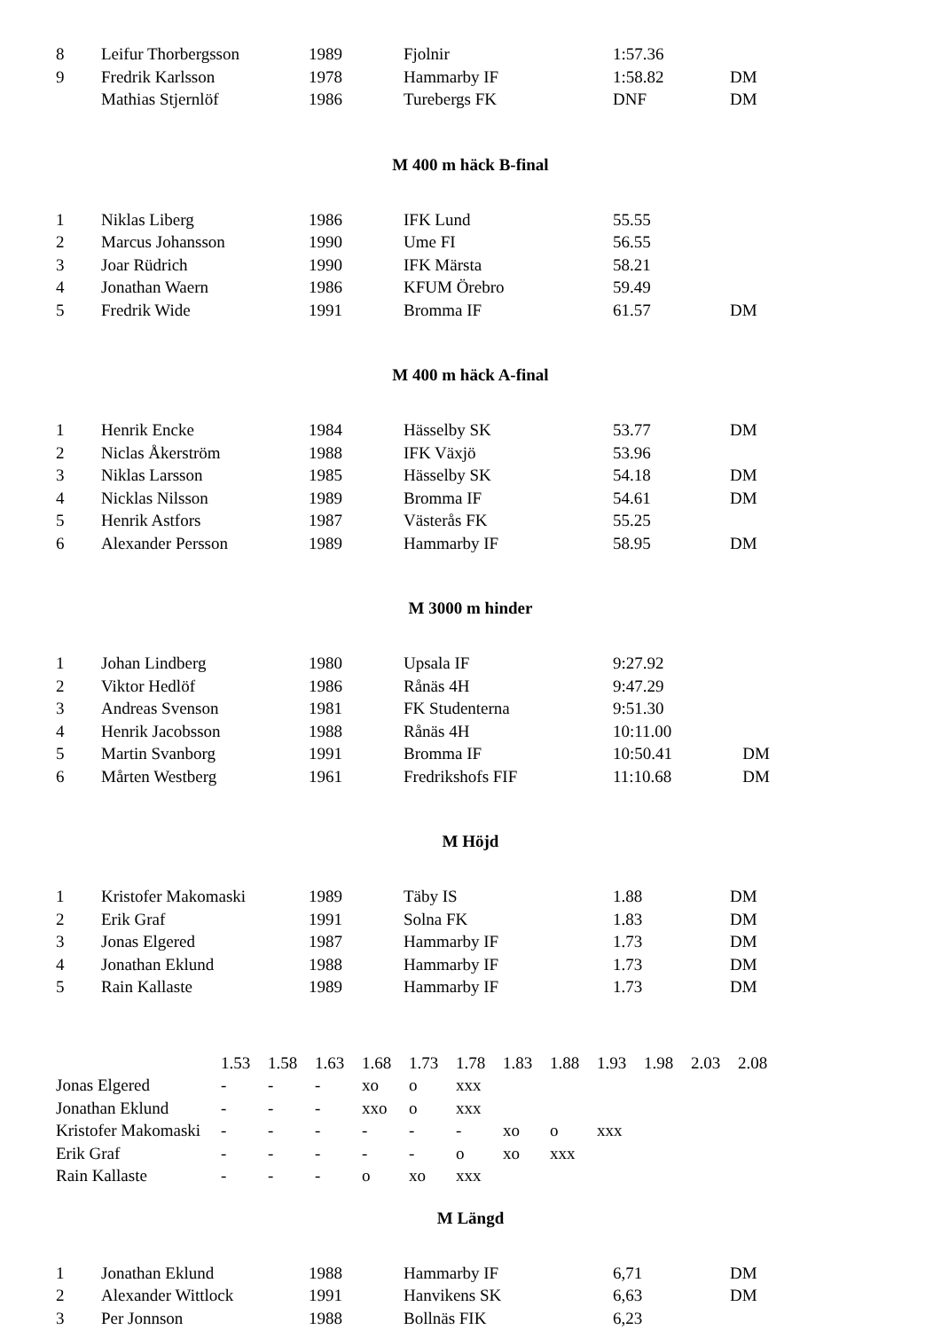| 8 | Leifur Thorbergsson | 1989 | Fjolnir | 1:57.36 | |
| 9 | Fredrik Karlsson | 1978 | Hammarby IF | 1:58.82 | DM |
| | Mathias Stjernlöf | 1986 | Turebergs FK | DNF | DM |
M 400 m häck B-final
| 1 | Niklas Liberg | 1986 | IFK Lund | 55.55 | |
| 2 | Marcus Johansson | 1990 | Ume FI | 56.55 | |
| 3 | Joar Rüdrich | 1990 | IFK Märsta | 58.21 | |
| 4 | Jonathan Waern | 1986 | KFUM Örebro | 59.49 | |
| 5 | Fredrik Wide | 1991 | Bromma IF | 61.57 | DM |
M 400 m häck A-final
| 1 | Henrik Encke | 1984 | Hässelby SK | 53.77 | DM |
| 2 | Niclas Åkerström | 1988 | IFK Växjö | 53.96 | |
| 3 | Niklas Larsson | 1985 | Hässelby SK | 54.18 | DM |
| 4 | Nicklas Nilsson | 1989 | Bromma IF | 54.61 | DM |
| 5 | Henrik Astfors | 1987 | Västerås FK | 55.25 | |
| 6 | Alexander Persson | 1989 | Hammarby IF | 58.95 | DM |
M 3000 m hinder
| 1 | Johan Lindberg | 1980 | Upsala IF | 9:27.92 | |
| 2 | Viktor Hedlöf | 1986 | Rånäs 4H | 9:47.29 | |
| 3 | Andreas Svenson | 1981 | FK Studenterna | 9:51.30 | |
| 4 | Henrik Jacobsson | 1988 | Rånäs 4H | 10:11.00 | |
| 5 | Martin Svanborg | 1991 | Bromma IF | 10:50.41 | DM |
| 6 | Mårten Westberg | 1961 | Fredrikshofs FIF | 11:10.68 | DM |
M Höjd
| 1 | Kristofer Makomaski | 1989 | Täby IS | 1.88 | DM |
| 2 | Erik Graf | 1991 | Solna FK | 1.83 | DM |
| 3 | Jonas Elgered | 1987 | Hammarby IF | 1.73 | DM |
| 4 | Jonathan Eklund | 1988 | Hammarby IF | 1.73 | DM |
| 5 | Rain Kallaste | 1989 | Hammarby IF | 1.73 | DM |
| | 1.53 | 1.58 | 1.63 | 1.68 | 1.73 | 1.78 | 1.83 | 1.88 | 1.93 | 1.98 | 2.03 | 2.08 |
| Jonas Elgered | - | - | - | xo | o | xxx | | | | | | |
| Jonathan Eklund | - | - | - | xxo | o | xxx | | | | | | |
| Kristofer Makomaski | - | - | - | - | - | - | xo | o | xxx | | | |
| Erik Graf | - | - | - | - | - | o | xo | xxx | | | | |
| Rain Kallaste | - | - | - | o | xo | xxx | | | | | | |
M Längd
| 1 | Jonathan Eklund | 1988 | Hammarby IF | 6,71 | DM |
| 2 | Alexander Wittlock | 1991 | Hanvikens SK | 6,63 | DM |
| 3 | Per Jonnson | 1988 | Bollnäs FIK | 6,23 | |